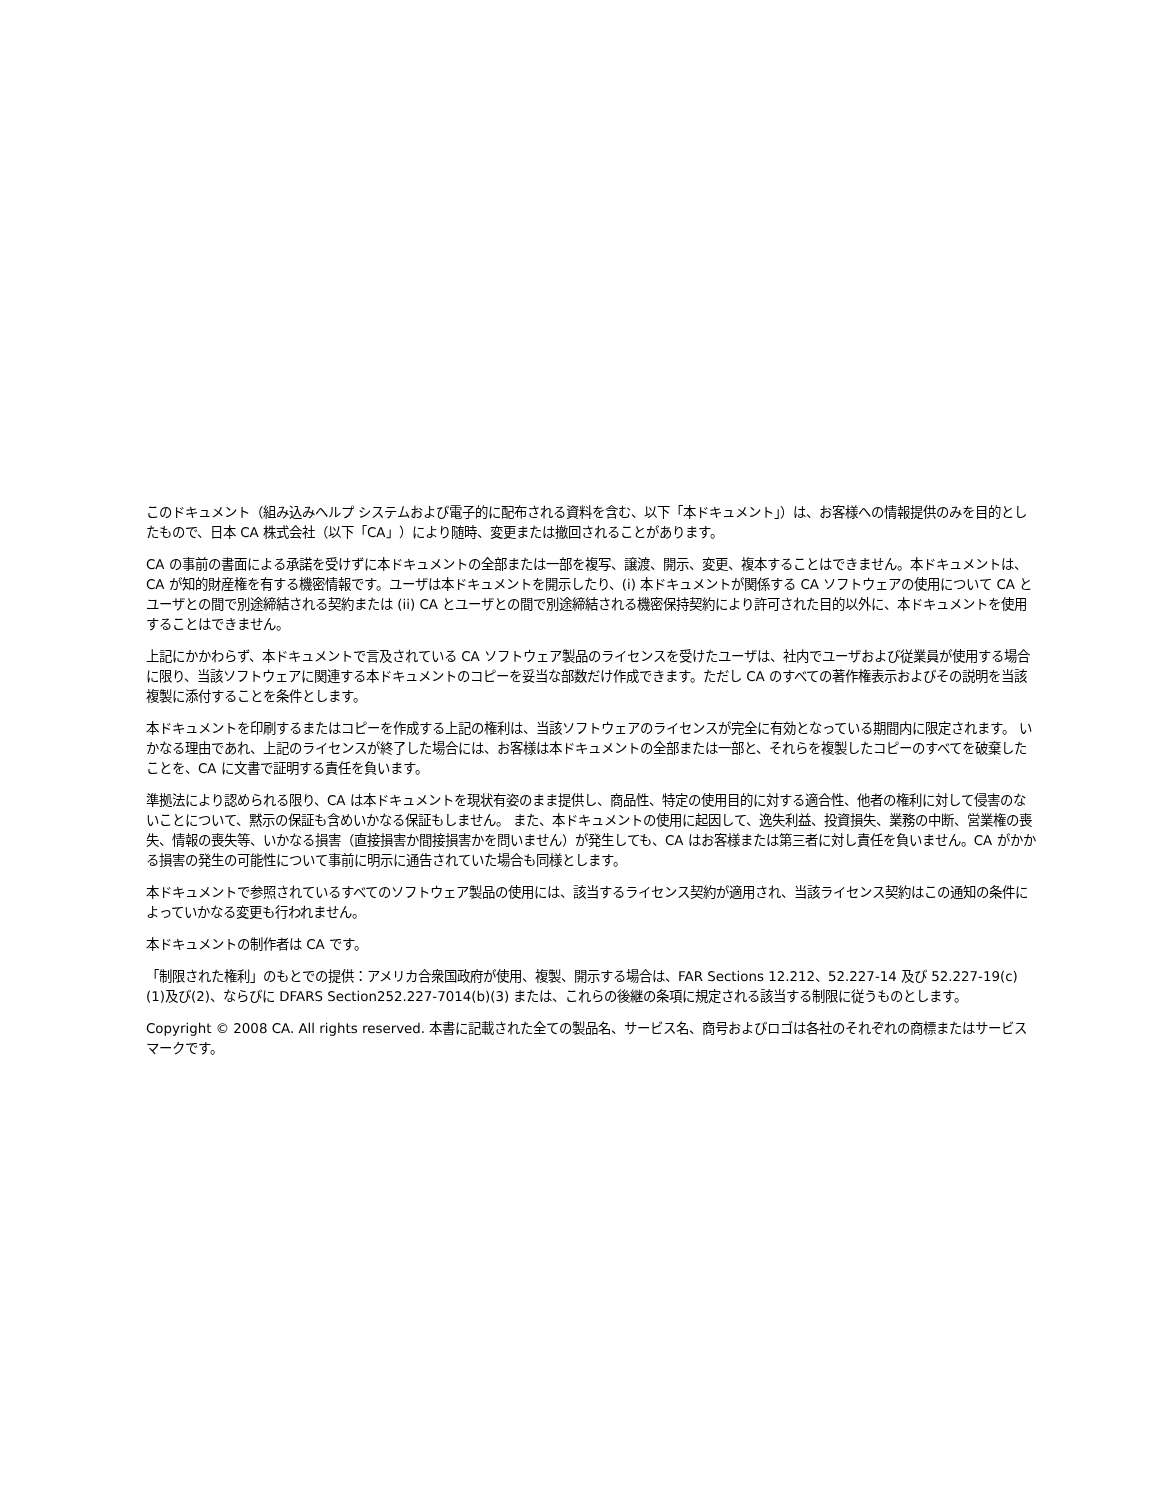このドキュメント（組み込みヘルプ システムおよび電子的に配布される資料を含む、以下「本ドキュメント」）は、お客様への情報提供のみを目的としたもので、日本 CA 株式会社（以下「CA」）により随時、変更または撤回されることがあります。
CA の事前の書面による承諾を受けずに本ドキュメントの全部または一部を複写、譲渡、開示、変更、複本することはできません。本ドキュメントは、CA が知的財産権を有する機密情報です。ユーザは本ドキュメントを開示したり、(i) 本ドキュメントが関係する CA ソフトウェアの使用について CA とユーザとの間で別途締結される契約または (ii) CA とユーザとの間で別途締結される機密保持契約により許可された目的以外に、本ドキュメントを使用することはできません。
上記にかかわらず、本ドキュメントで言及されている CA ソフトウェア製品のライセンスを受けたユーザは、社内でユーザおよび従業員が使用する場合に限り、当該ソフトウェアに関連する本ドキュメントのコピーを妥当な部数だけ作成できます。ただし CA のすべての著作権表示およびその説明を当該複製に添付することを条件とします。
本ドキュメントを印刷するまたはコピーを作成する上記の権利は、当該ソフトウェアのライセンスが完全に有効となっている期間内に限定されます。 いかなる理由であれ、上記のライセンスが終了した場合には、お客様は本ドキュメントの全部または一部と、それらを複製したコピーのすべてを破棄したことを、CA に文書で証明する責任を負います。
準拠法により認められる限り、CA は本ドキュメントを現状有姿のまま提供し、商品性、特定の使用目的に対する適合性、他者の権利に対して侵害のないことについて、黙示の保証も含めいかなる保証もしません。 また、本ドキュメントの使用に起因して、逸失利益、投資損失、業務の中断、営業権の喪失、情報の喪失等、いかなる損害（直接損害か間接損害かを問いません）が発生しても、CA はお客様または第三者に対し責任を負いません。CA がかかる損害の発生の可能性について事前に明示に通告されていた場合も同様とします。
本ドキュメントで参照されているすべてのソフトウェア製品の使用には、該当するライセンス契約が適用され、当該ライセンス契約はこの通知の条件によっていかなる変更も行われません。
本ドキュメントの制作者は CA です。
「制限された権利」のもとでの提供：アメリカ合衆国政府が使用、複製、開示する場合は、FAR Sections 12.212、52.227-14 及び 52.227-19(c)(1)及び(2)、ならびに DFARS Section252.227-7014(b)(3) または、これらの後継の条項に規定される該当する制限に従うものとします。
Copyright © 2008 CA. All rights reserved. 本書に記載された全ての製品名、サービス名、商号およびロゴは各社のそれぞれの商標またはサービスマークです。